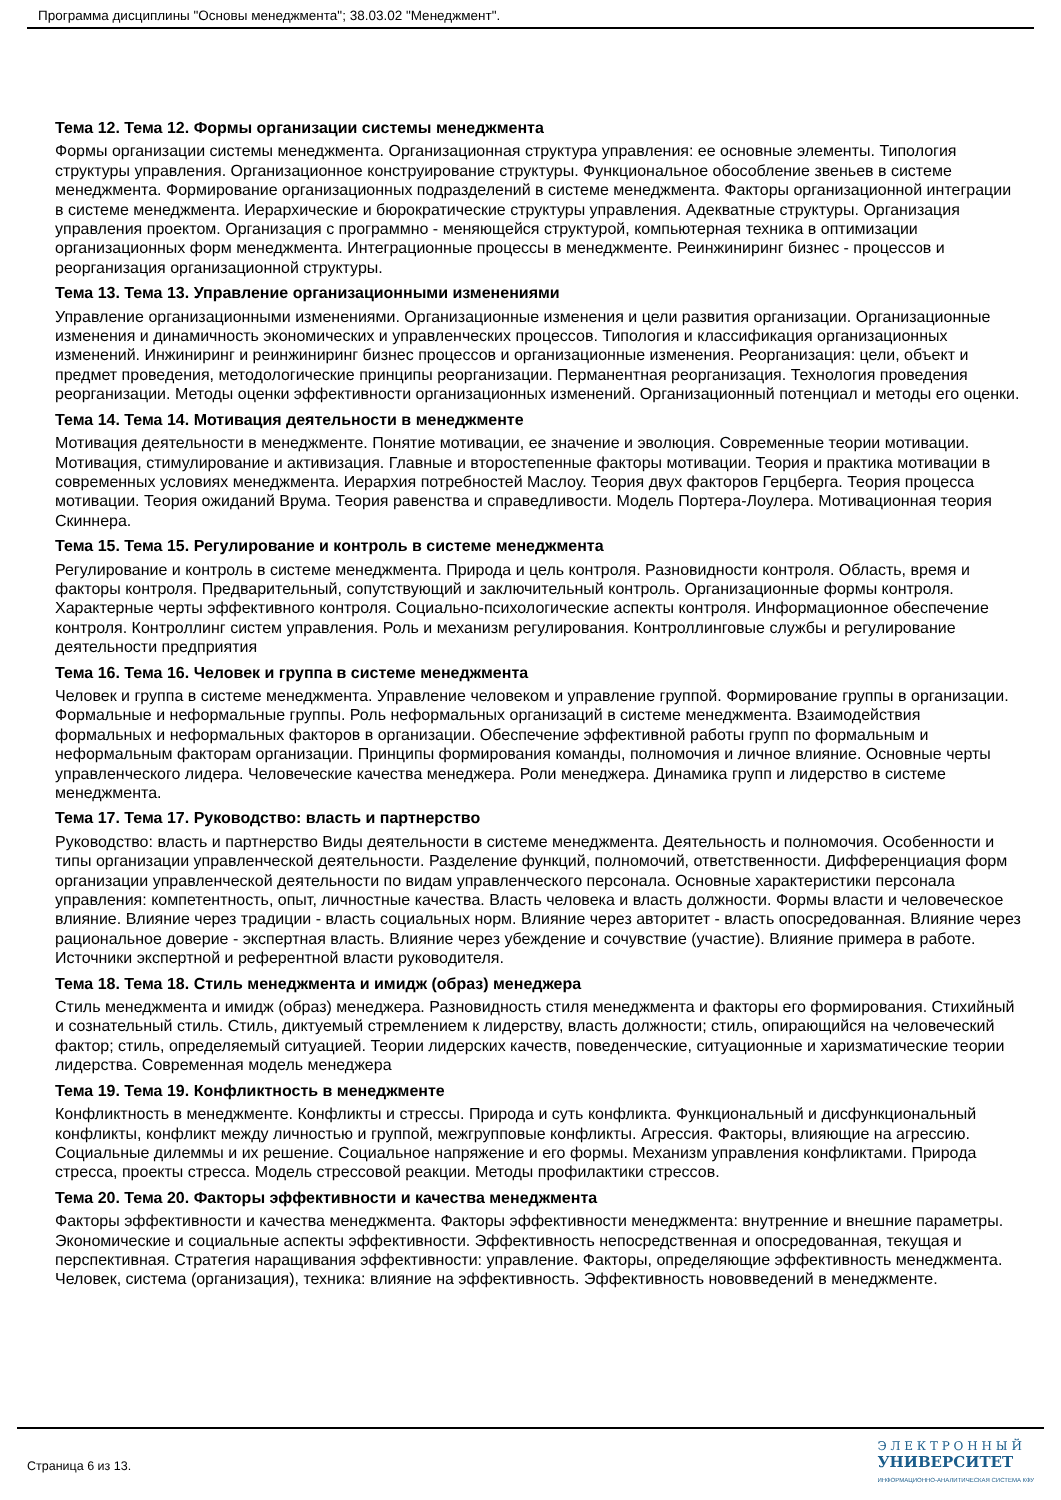Программа дисциплины "Основы менеджмента"; 38.03.02 "Менеджмент".
Тема 12. Тема 12. Формы организации системы менеджмента
Формы организации системы менеджмента. Организационная структура управления: ее основные элементы. Типология структуры управления. Организационное конструирование структуры. Функциональное обособление звеньев в системе менеджмента. Формирование организационных подразделений в системе менеджмента. Факторы организационной интеграции в системе менеджмента. Иерархические и бюрократические структуры управления. Адекватные структуры. Организация управления проектом. Организация с программно - меняющейся структурой, компьютерная техника в оптимизации организационных форм менеджмента. Интеграционные процессы в менеджменте. Реинжиниринг бизнес - процессов и реорганизация организационной структуры.
Тема 13. Тема 13. Управление организационными изменениями
Управление организационными изменениями. Организационные изменения и цели развития организации. Организационные изменения и динамичность экономических и управленческих процессов. Типология и классификация организационных изменений. Инжиниринг и реинжиниринг бизнес процессов и организационные изменения. Реорганизация: цели, объект и предмет проведения, методологические принципы реорганизации. Перманентная реорганизация. Технология проведения реорганизации. Методы оценки эффективности организационных изменений. Организационный потенциал и методы его оценки.
Тема 14. Тема 14. Мотивация деятельности в менеджменте
Мотивация деятельности в менеджменте. Понятие мотивации, ее значение и эволюция. Современные теории мотивации. Мотивация, стимулирование и активизация. Главные и второстепенные факторы мотивации. Теория и практика мотивации в современных условиях менеджмента. Иерархия потребностей Маслоу. Теория двух факторов Герцберга. Теория процесса мотивации. Теория ожиданий Врума. Теория равенства и справедливости. Модель Портера-Лоулера. Мотивационная теория Скиннера.
Тема 15. Тема 15. Регулирование и контроль в системе менеджмента
Регулирование и контроль в системе менеджмента. Природа и цель контроля. Разновидности контроля. Область, время и факторы контроля. Предварительный, сопутствующий и заключительный контроль. Организационные формы контроля. Характерные черты эффективного контроля. Социально-психологические аспекты контроля. Информационное обеспечение контроля. Контроллинг систем управления. Роль и механизм регулирования. Контроллинговые службы и регулирование деятельности предприятия
Тема 16. Тема 16. Человек и группа в системе менеджмента
Человек и группа в системе менеджмента. Управление человеком и управление группой. Формирование группы в организации. Формальные и неформальные группы. Роль неформальных организаций в системе менеджмента. Взаимодействия формальных и неформальных факторов в организации. Обеспечение эффективной работы групп по формальным и неформальным факторам организации. Принципы формирования команды, полномочия и личное влияние. Основные черты управленческого лидера. Человеческие качества менеджера. Роли менеджера. Динамика групп и лидерство в системе менеджмента.
Тема 17. Тема 17. Руководство: власть и партнерство
Руководство: власть и партнерство Виды деятельности в системе менеджмента. Деятельность и полномочия. Особенности и типы организации управленческой деятельности. Разделение функций, полномочий, ответственности. Дифференциация форм организации управленческой деятельности по видам управленческого персонала. Основные характеристики персонала управления: компетентность, опыт, личностные качества. Власть человека и власть должности. Формы власти и человеческое влияние. Влияние через традиции - власть социальных норм. Влияние через авторитет - власть опосредованная. Влияние через рациональное доверие - экспертная власть. Влияние через убеждение и сочувствие (участие). Влияние примера в работе. Источники экспертной и референтной власти руководителя.
Тема 18. Тема 18. Стиль менеджмента и имидж (образ) менеджера
Стиль менеджмента и имидж (образ) менеджера. Разновидность стиля менеджмента и факторы его формирования. Стихийный и сознательный стиль. Стиль, диктуемый стремлением к лидерству, власть должности; стиль, опирающийся на человеческий фактор; стиль, определяемый ситуацией. Теории лидерских качеств, поведенческие, ситуационные и харизматические теории лидерства. Современная модель менеджера
Тема 19. Тема 19. Конфликтность в менеджменте
Конфликтность в менеджменте. Конфликты и стрессы. Природа и суть конфликта. Функциональный и дисфункциональный конфликты, конфликт между личностью и группой, межгрупповые конфликты. Агрессия. Факторы, влияющие на агрессию. Социальные дилеммы и их решение. Социальное напряжение и его формы. Механизм управления конфликтами. Природа стресса, проекты стресса. Модель стрессовой реакции. Методы профилактики стрессов.
Тема 20. Тема 20. Факторы эффективности и качества менеджмента
Факторы эффективности и качества менеджмента. Факторы эффективности менеджмента: внутренние и внешние параметры. Экономические и социальные аспекты эффективности. Эффективность непосредственная и опосредованная, текущая и перспективная. Стратегия наращивания эффективности: управление. Факторы, определяющие эффективность менеджмента. Человек, система (организация), техника: влияние на эффективность. Эффективность нововведений в менеджменте.
Страница 6 из 13.
Э Л Е К Т Р О Н Н Ы Й
УНИВЕРСИТЕТ
ИНФОРМАЦИОННО-АНАЛИТИЧЕСКАЯ СИСТЕМА КФУ